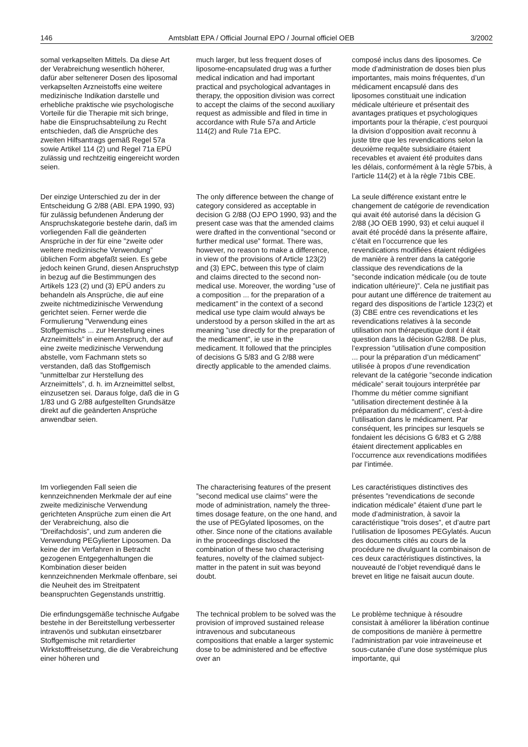146 Amtsblatt EPA / Official Journal EPO / Journal officiel OEB 3/2002
somal verkapselten Mittels. Da diese Art der Verabreichung wesentlich höherer, dafür aber seltenerer Dosen des liposomal verkapselten Arzneistoffs eine weitere medizinische Indikation darstelle und erhebliche praktische wie psychologische Vorteile für die Therapie mit sich bringe, habe die Einspruchsabteilung zu Recht entschieden, daß die Ansprüche des zweiten Hilfsantrags gemäß Regel 57a sowie Artikel 114 (2) und Regel 71a EPÜ zulässig und rechtzeitig eingereicht worden seien.
much larger, but less frequent doses of liposome-encapsulated drug was a further medical indication and had important practical and psychological advantages in therapy, the opposition division was correct to accept the claims of the second auxiliary request as admissible and filed in time in accordance with Rule 57a and Article 114(2) and Rule 71a EPC.
composé inclus dans des liposomes. Ce mode d’administration de doses bien plus importantes, mais moins fréquentes, d’un médicament encapsulé dans des liposomes constituait une indication médicale ultérieure et présentait des avantages pratiques et psychologiques importants pour la thérapie, c’est pourquoi la division d’opposition avait reconnu à juste titre que les revendications selon la deuxième requête subsidiaire étaient recevables et avaient été produites dans les délais, conformément à la règle 57bis, à l’article 114(2) et à la règle 71bis CBE.
Der einzige Unterschied zu der in der Entscheidung G 2/88 (ABl. EPA 1990, 93) für zulässig befundenen Änderung der Anspruchskategorie bestehe darin, daß im vorliegenden Fall die geänderten Ansprüche in der für eine ”zweite oder weitere medizinische Verwendung” üblichen Form abgefaßt seien. Es gebe jedoch keinen Grund, diesen Anspruchstyp in bezug auf die Bestimmungen des Artikels 123 (2) und (3) EPÜ anders zu behandeln als Ansprüche, die auf eine zweite nichtmedizinische Verwendung gerichtet seien. Ferner werde die Formulierung ”Verwendung eines Stoffgemischs ... zur Herstellung eines Arzneimittels” in einem Anspruch, der auf eine zweite medizinische Verwendung abstelle, vom Fachmann stets so verstanden, daß das Stoffgemisch ”unmittelbar zur Herstellung des Arzneimittels”, d. h. im Arzneimittel selbst, einzusetzen sei. Daraus folge, daß die in G 1/83 und G 2/88 aufgestellten Grundsätze direkt auf die geänderten Ansprüche anwendbar seien.
The only difference between the change of category considered as acceptable in decision G 2/88 (OJ EPO 1990, 93) and the present case was that the amended claims were drafted in the conventional ”second or further medical use” format. There was, however, no reason to make a difference, in view of the provisions of Article 123(2) and (3) EPC, between this type of claim and claims directed to the second non-medical use. Moreover, the wording ”use of a composition ... for the preparation of a medicament” in the context of a second medical use type claim would always be understood by a person skilled in the art as meaning ”use directly for the preparation of the medicament”, ie use in the medicament. It followed that the principles of decisions G 5/83 and G 2/88 were directly applicable to the amended claims.
La seule différence existant entre le changement de catégorie de revendication qui avait été autorisé dans la décision G 2/88 (JO OEB 1990, 93) et celui auquel il avait été procédé dans la présente affaire, c’était en l’occurrence que les revendications modifiées étaient rédigées de manière à rentrer dans la catégorie classique des revendications de la ”seconde indication médicale (ou de toute indication ultérieure)”. Cela ne justifiait pas pour autant une différence de traitement au regard des dispositions de l’article 123(2) et (3) CBE entre ces revendications et les revendications relatives à la seconde utilisation non thérapeutique dont il était question dans la décision G2/88. De plus, l’expression ”utilisation d’une composition ... pour la préparation d’un médicament” utilisée à propos d’une revendication relevant de la catégorie ”seconde indication médicale” serait toujours interprétée par l’homme du métier comme signifiant ”utilisation directement destinée à la préparation du médicament”, c’est-à-dire l’utilisation dans le médicament. Par conséquent, les principes sur lesquels se fondaient les décisions G 6/83 et G 2/88 étaient directement applicables en l’occurrence aux revendications modifiées par l’intimée.
Im vorliegenden Fall seien die kennzeichnenden Merkmale der auf eine zweite medizinische Verwendung gerichteten Ansprüche zum einen die Art der Verabreichung, also die ”Dreifachdosis”, und zum anderen die Verwendung PEGylierter Liposomen. Da keine der im Verfahren in Betracht gezogenen Entgegenhaltungen die Kombination dieser beiden kennzeichnenden Merkmale offenbare, sei die Neuheit des im Streitpatent beanspruchten Gegenstands unstrittig.
The characterising features of the present ”second medical use claims” were the mode of administration, namely the three-times dosage feature, on the one hand, and the use of PEGylated liposomes, on the other. Since none of the citations available in the proceedings disclosed the combination of these two characterising features, novelty of the claimed subject-matter in the patent in suit was beyond doubt.
Les caractéristiques distinctives des présentes ”revendications de seconde indication médicale” étaient d’une part le mode d’administration, à savoir la caractéristique ”trois doses”, et d’autre part l’utilisation de liposomes PEGylatés. Aucun des documents cités au cours de la procédure ne divulguant la combinaison de ces deux caractéristiques distinctives, la nouveauté de l’objet revendiqué dans le brevet en litige ne faisait aucun doute.
Die erfindungsgemäße technische Aufgabe bestehe in der Bereitstellung verbesserter intravenös und subkutan einsetzbarer Stoffgemische mit retardierter Wirkstofffreisetzung, die die Verabreichung einer höheren und
The technical problem to be solved was the provision of improved sustained release intravenous and subcutaneous compositions that enable a larger systemic dose to be administered and be effective over an
Le problème technique à résoudre consistait à améliorer la libération continue de compositions de manière à permettre l’administration par voie intraveineuse et sous-cutanée d’une dose systémique plus importante, qui